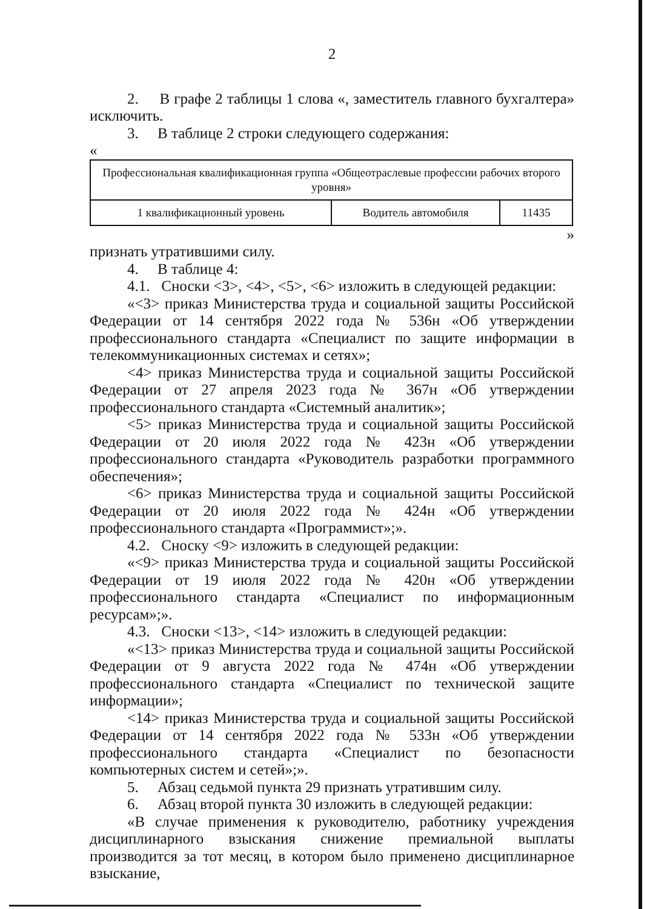2
2. В графе 2 таблицы 1 слова «, заместитель главного бухгалтера» исключить.
3. В таблице 2 строки следующего содержания:
«
| Профессиональная квалификационная группа «Общеотраслевые профессии рабочих второго уровня» | | |
| 1 квалификационный уровень | Водитель автомобиля | 11435 |
»
признать утратившими силу.
4. В таблице 4:
4.1. Сноски <3>, <4>, <5>, <6> изложить в следующей редакции:
«<3> приказ Министерства труда и социальной защиты Российской Федерации от 14 сентября 2022 года № 536н «Об утверждении профессионального стандарта «Специалист по защите информации в телекоммуникационных системах и сетях»;
<4> приказ Министерства труда и социальной защиты Российской Федерации от 27 апреля 2023 года № 367н «Об утверждении профессионального стандарта «Системный аналитик»;
<5> приказ Министерства труда и социальной защиты Российской Федерации от 20 июля 2022 года № 423н «Об утверждении профессионального стандарта «Руководитель разработки программного обеспечения»;
<6> приказ Министерства труда и социальной защиты Российской Федерации от 20 июля 2022 года № 424н «Об утверждении профессионального стандарта «Программист»;».
4.2. Сноску <9> изложить в следующей редакции:
«<9> приказ Министерства труда и социальной защиты Российской Федерации от 19 июля 2022 года № 420н «Об утверждении профессионального стандарта «Специалист по информационным ресурсам»;».
4.3. Сноски <13>, <14> изложить в следующей редакции:
«<13> приказ Министерства труда и социальной защиты Российской Федерации от 9 августа 2022 года № 474н «Об утверждении профессионального стандарта «Специалист по технической защите информации»;
<14> приказ Министерства труда и социальной защиты Российской Федерации от 14 сентября 2022 года № 533н «Об утверждении профессионального стандарта «Специалист по безопасности компьютерных систем и сетей»;».
5. Абзац седьмой пункта 29 признать утратившим силу.
6. Абзац второй пункта 30 изложить в следующей редакции:
«В случае применения к руководителю, работнику учреждения дисциплинарного взыскания снижение премиальной выплаты производится за тот месяц, в котором было применено дисциплинарное взыскание,